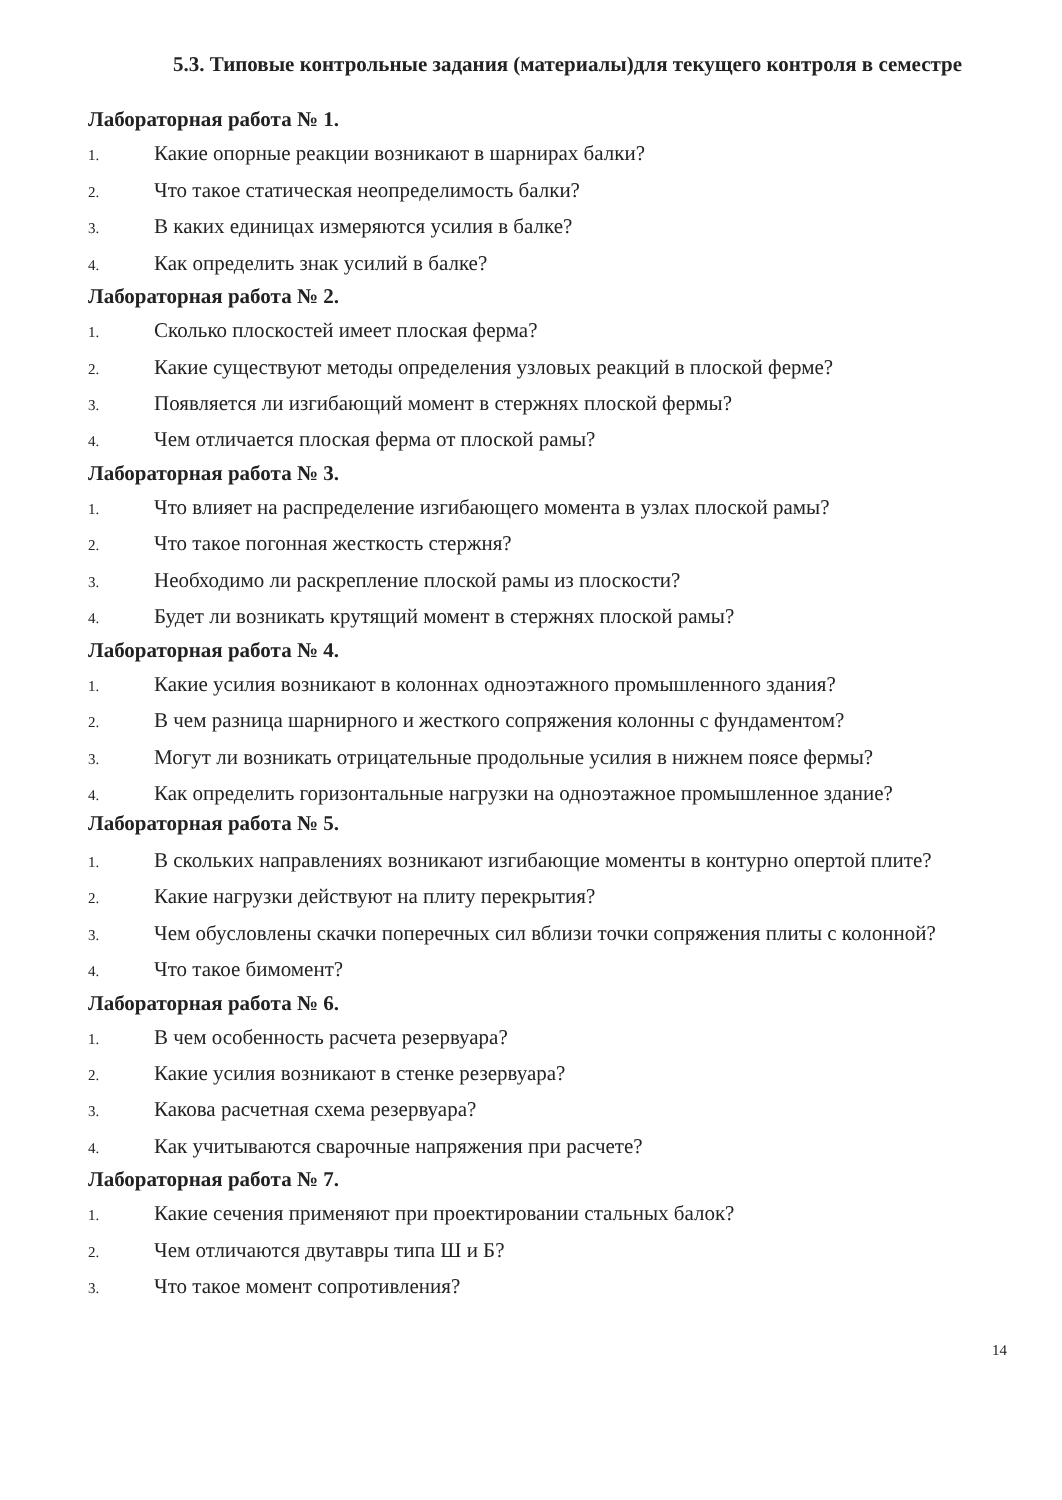5.3. Типовые контрольные задания (материалы)для текущего контроля в семестре
Лабораторная работа № 1.
1. Какие опорные реакции возникают в шарнирах балки?
2. Что такое статическая неопределимость балки?
3. В каких единицах измеряются усилия в балке?
4. Как определить знак усилий в балке?
Лабораторная работа № 2.
1. Сколько плоскостей имеет плоская ферма?
2. Какие существуют методы определения узловых реакций в плоской ферме?
3. Появляется ли изгибающий момент в стержнях плоской фермы?
4. Чем отличается плоская ферма от плоской рамы?
Лабораторная работа № 3.
1. Что влияет на распределение изгибающего момента в узлах плоской рамы?
2. Что такое погонная жесткость стержня?
3. Необходимо ли раскрепление плоской рамы из плоскости?
4. Будет ли возникать крутящий момент в стержнях плоской рамы?
Лабораторная работа № 4.
1. Какие усилия возникают в колоннах одноэтажного промышленного здания?
2. В чем разница шарнирного и жесткого сопряжения колонны с фундаментом?
3. Могут ли возникать отрицательные продольные усилия в нижнем поясе фермы?
4. Как определить горизонтальные нагрузки на одноэтажное промышленное здание? Лабораторная работа № 5.
1. В скольких направлениях возникают изгибающие моменты в контурно опертой плите?
2. Какие нагрузки действуют на плиту перекрытия?
3. Чем обусловлены скачки поперечных сил вблизи точки сопряжения плиты с колонной?
4. Что такое бимомент?
Лабораторная работа № 6.
1. В чем особенность расчета резервуара?
2. Какие усилия возникают в стенке резервуара?
3. Какова расчетная схема резервуара?
4. Как учитываются сварочные напряжения при расчете?
Лабораторная работа № 7.
1. Какие сечения применяют при проектировании стальных балок?
2. Чем отличаются двутавры типа Ш и Б?
3. Что такое момент сопротивления?
14